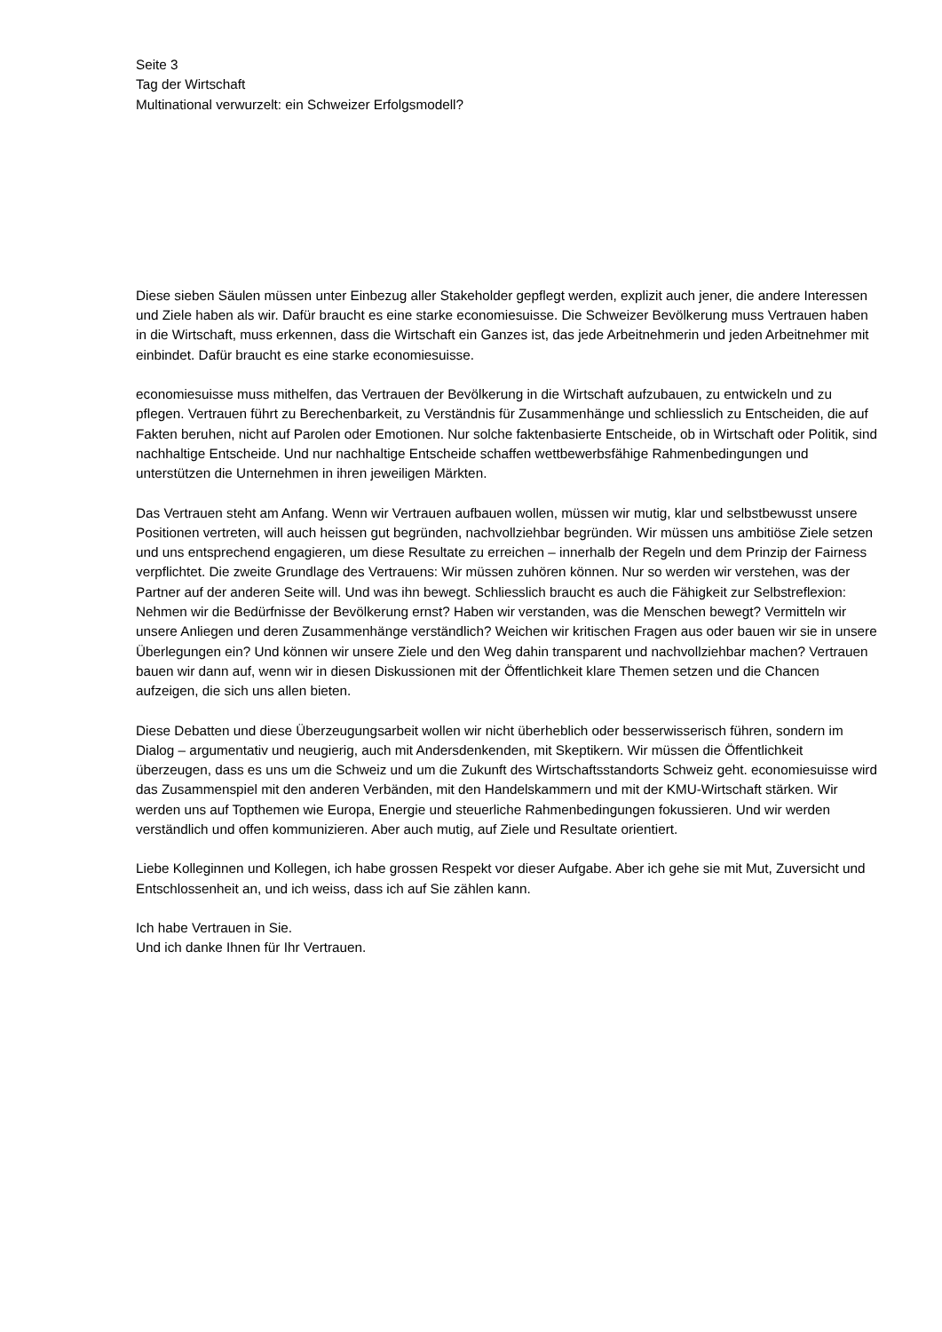Seite 3
Tag der Wirtschaft
Multinational verwurzelt: ein Schweizer Erfolgsmodell?
Diese sieben Säulen müssen unter Einbezug aller Stakeholder gepflegt werden, explizit auch jener, die andere Interessen und Ziele haben als wir. Dafür braucht es eine starke economiesuisse. Die Schweizer Bevölkerung muss Vertrauen haben in die Wirtschaft, muss erkennen, dass die Wirtschaft ein Ganzes ist, das jede Arbeitnehmerin und jeden Arbeitnehmer mit einbindet. Dafür braucht es eine starke economiesuisse.
economiesuisse muss mithelfen, das Vertrauen der Bevölkerung in die Wirtschaft aufzubauen, zu entwickeln und zu pflegen. Vertrauen führt zu Berechenbarkeit, zu Verständnis für Zusammenhänge und schliesslich zu Entscheiden, die auf Fakten beruhen, nicht auf Parolen oder Emotionen. Nur solche faktenbasierte Entscheide, ob in Wirtschaft oder Politik, sind nachhaltige Entscheide. Und nur nachhaltige Entscheide schaffen wettbewerbsfähige Rahmenbedingungen und unterstützen die Unternehmen in ihren jeweiligen Märkten.
Das Vertrauen steht am Anfang. Wenn wir Vertrauen aufbauen wollen, müssen wir mutig, klar und selbstbewusst unsere Positionen vertreten, will auch heissen gut begründen, nachvollziehbar begründen. Wir müssen uns ambitiöse Ziele setzen und uns entsprechend engagieren, um diese Resultate zu erreichen – innerhalb der Regeln und dem Prinzip der Fairness verpflichtet. Die zweite Grundlage des Vertrauens: Wir müssen zuhören können. Nur so werden wir verstehen, was der Partner auf der anderen Seite will. Und was ihn bewegt. Schliesslich braucht es auch die Fähigkeit zur Selbstreflexion: Nehmen wir die Bedürfnisse der Bevölkerung ernst? Haben wir verstanden, was die Menschen bewegt? Vermitteln wir unsere Anliegen und deren Zusammenhänge verständlich? Weichen wir kritischen Fragen aus oder bauen wir sie in unsere Überlegungen ein? Und können wir unsere Ziele und den Weg dahin transparent und nachvollziehbar machen? Vertrauen bauen wir dann auf, wenn wir in diesen Diskussionen mit der Öffentlichkeit klare Themen setzen und die Chancen aufzeigen, die sich uns allen bieten.
Diese Debatten und diese Überzeugungsarbeit wollen wir nicht überheblich oder besserwisserisch führen, sondern im Dialog – argumentativ und neugierig, auch mit Andersdenkenden, mit Skeptikern. Wir müssen die Öffentlichkeit überzeugen, dass es uns um die Schweiz und um die Zukunft des Wirtschaftsstandorts Schweiz geht. economiesuisse wird das Zusammenspiel mit den anderen Verbänden, mit den Handelskammern und mit der KMU-Wirtschaft stärken. Wir werden uns auf Topthemen wie Europa, Energie und steuerliche Rahmenbedingungen fokussieren. Und wir werden verständlich und offen kommunizieren. Aber auch mutig, auf Ziele und Resultate orientiert.
Liebe Kolleginnen und Kollegen, ich habe grossen Respekt vor dieser Aufgabe. Aber ich gehe sie mit Mut, Zuversicht und Entschlossenheit an, und ich weiss, dass ich auf Sie zählen kann.
Ich habe Vertrauen in Sie.
Und ich danke Ihnen für Ihr Vertrauen.